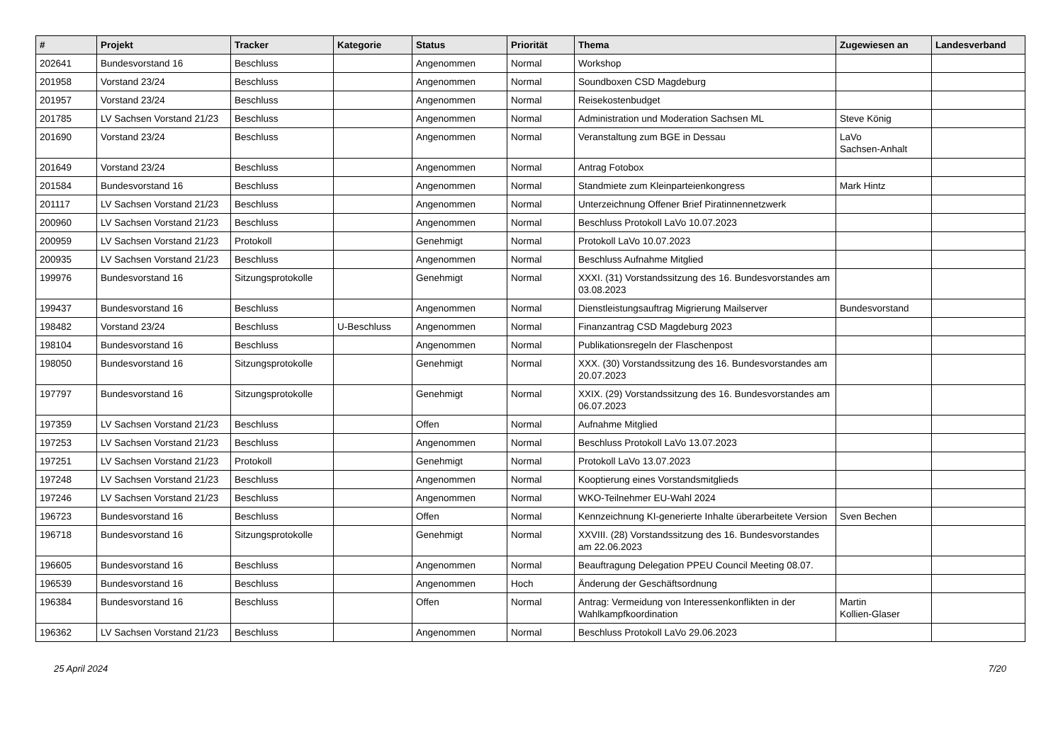| # | Projekt | Tracker | Kategorie | Status | Priorität | Thema | Zugewiesen an | Landesverband |
| --- | --- | --- | --- | --- | --- | --- | --- | --- |
| 202641 | Bundesvorstand 16 | Beschluss | | Angenommen | Normal | Workshop | | |
| 201958 | Vorstand 23/24 | Beschluss | | Angenommen | Normal | Soundboxen CSD Magdeburg | | |
| 201957 | Vorstand 23/24 | Beschluss | | Angenommen | Normal | Reisekostenbudget | | |
| 201785 | LV Sachsen Vorstand 21/23 | Beschluss | | Angenommen | Normal | Administration und Moderation Sachsen ML | Steve König | |
| 201690 | Vorstand 23/24 | Beschluss | | Angenommen | Normal | Veranstaltung zum BGE in Dessau | LaVo Sachsen-Anhalt | |
| 201649 | Vorstand 23/24 | Beschluss | | Angenommen | Normal | Antrag Fotobox | | |
| 201584 | Bundesvorstand 16 | Beschluss | | Angenommen | Normal | Standmiete zum Kleinparteienkongress | Mark Hintz | |
| 201117 | LV Sachsen Vorstand 21/23 | Beschluss | | Angenommen | Normal | Unterzeichnung Offener Brief Piratinnennetzwerk | | |
| 200960 | LV Sachsen Vorstand 21/23 | Beschluss | | Angenommen | Normal | Beschluss Protokoll LaVo 10.07.2023 | | |
| 200959 | LV Sachsen Vorstand 21/23 | Protokoll | | Genehmigt | Normal | Protokoll LaVo 10.07.2023 | | |
| 200935 | LV Sachsen Vorstand 21/23 | Beschluss | | Angenommen | Normal | Beschluss Aufnahme Mitglied | | |
| 199976 | Bundesvorstand 16 | Sitzungsprotokolle | | Genehmigt | Normal | XXXI. (31) Vorstandssitzung des 16. Bundesvorstandes am 03.08.2023 | | |
| 199437 | Bundesvorstand 16 | Beschluss | | Angenommen | Normal | Dienstleistungsauftrag Migrierung Mailserver | Bundesvorstand | |
| 198482 | Vorstand 23/24 | Beschluss | U-Beschluss | Angenommen | Normal | Finanzantrag CSD Magdeburg 2023 | | |
| 198104 | Bundesvorstand 16 | Beschluss | | Angenommen | Normal | Publikationsregeln der Flaschenpost | | |
| 198050 | Bundesvorstand 16 | Sitzungsprotokolle | | Genehmigt | Normal | XXX. (30) Vorstandssitzung des 16. Bundesvorstandes am 20.07.2023 | | |
| 197797 | Bundesvorstand 16 | Sitzungsprotokolle | | Genehmigt | Normal | XXIX. (29) Vorstandssitzung des 16. Bundesvorstandes am 06.07.2023 | | |
| 197359 | LV Sachsen Vorstand 21/23 | Beschluss | | Offen | Normal | Aufnahme Mitglied | | |
| 197253 | LV Sachsen Vorstand 21/23 | Beschluss | | Angenommen | Normal | Beschluss Protokoll LaVo 13.07.2023 | | |
| 197251 | LV Sachsen Vorstand 21/23 | Protokoll | | Genehmigt | Normal | Protokoll LaVo 13.07.2023 | | |
| 197248 | LV Sachsen Vorstand 21/23 | Beschluss | | Angenommen | Normal | Kooptierung eines Vorstandsmitglieds | | |
| 197246 | LV Sachsen Vorstand 21/23 | Beschluss | | Angenommen | Normal | WKO-Teilnehmer EU-Wahl 2024 | | |
| 196723 | Bundesvorstand 16 | Beschluss | | Offen | Normal | Kennzeichnung KI-generierte Inhalte überarbeitete Version | Sven Bechen | |
| 196718 | Bundesvorstand 16 | Sitzungsprotokolle | | Genehmigt | Normal | XXVIII. (28) Vorstandssitzung des 16. Bundesvorstandes am 22.06.2023 | | |
| 196605 | Bundesvorstand 16 | Beschluss | | Angenommen | Normal | Beauftragung Delegation PPEU Council Meeting 08.07. | | |
| 196539 | Bundesvorstand 16 | Beschluss | | Angenommen | Hoch | Änderung der Geschäftsordnung | | |
| 196384 | Bundesvorstand 16 | Beschluss | | Offen | Normal | Antrag: Vermeidung von Interessenkonflikten in der Wahlkampfkoordination | Martin Kollien-Glaser | |
| 196362 | LV Sachsen Vorstand 21/23 | Beschluss | | Angenommen | Normal | Beschluss Protokoll LaVo 29.06.2023 | | |
25 April 2024 7/20